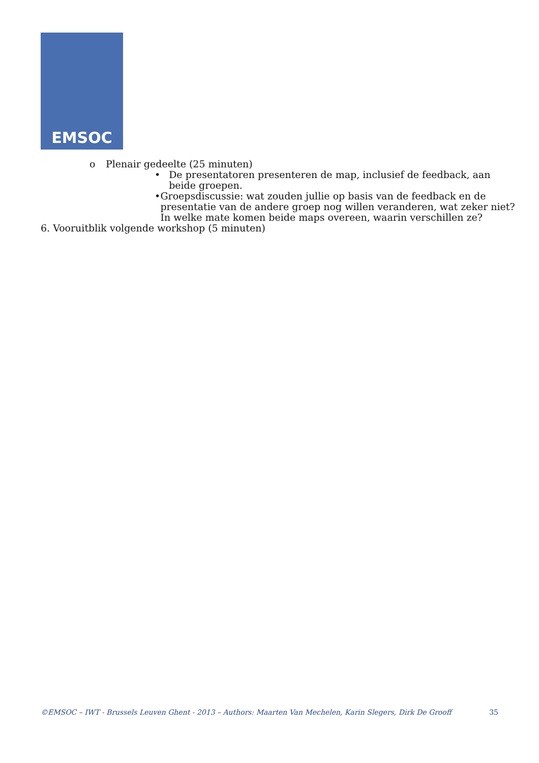EMSOC
o Plenair gedeelte (25 minuten)
• De presentatoren presenteren de map, inclusief de feedback, aan beide groepen.
• Groepsdiscussie: wat zouden jullie op basis van de feedback en de presentatie van de andere groep nog willen veranderen, wat zeker niet? In welke mate komen beide maps overeen, waarin verschillen ze?
6. Vooruitblik volgende workshop (5 minuten)
©EMSOC – IWT - Brussels Leuven Ghent - 2013 – Authors: Maarten Van Mechelen, Karin Slegers, Dirk De Grooff 35